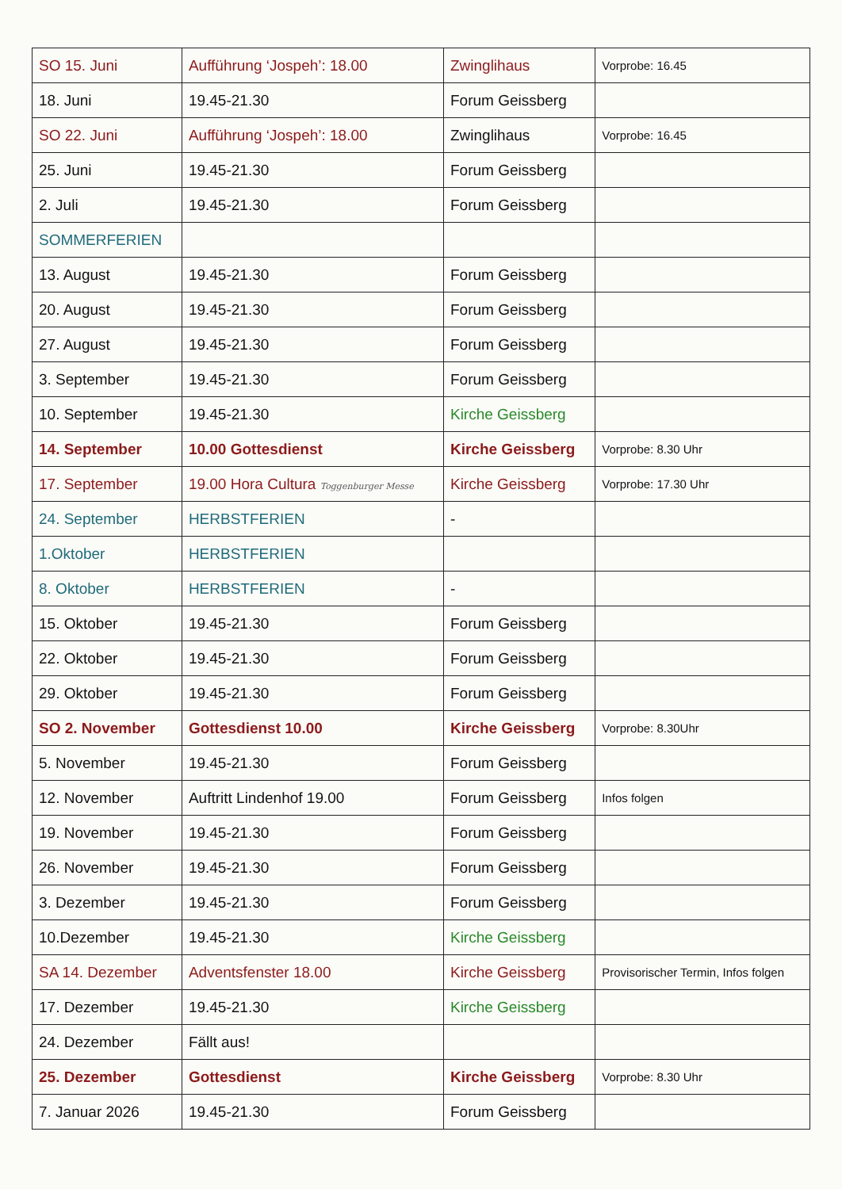| SO 15. Juni | Aufführung ‘Jospeh’: 18.00 | Zwinglihaus | Vorprobe: 16.45 |
| 18. Juni | 19.45-21.30 | Forum Geissberg | |
| SO 22. Juni | Aufführung ‘Jospeh’: 18.00 | Zwinglihaus | Vorprobe: 16.45 |
| 25. Juni | 19.45-21.30 | Forum Geissberg | |
| 2. Juli | 19.45-21.30 | Forum Geissberg | |
| SOMMERFERIEN | | | |
| 13. August | 19.45-21.30 | Forum Geissberg | |
| 20. August | 19.45-21.30 | Forum Geissberg | |
| 27. August | 19.45-21.30 | Forum Geissberg | |
| 3. September | 19.45-21.30 | Forum Geissberg | |
| 10. September | 19.45-21.30 | Kirche Geissberg | |
| 14. September | 10.00 Gottesdienst | Kirche Geissberg | Vorprobe: 8.30 Uhr |
| 17. September | 19.00 Hora Cultura Toggenburger Messe | Kirche Geissberg | Vorprobe: 17.30 Uhr |
| 24. September | HERBSTFERIEN | - | |
| 1.Oktober | HERBSTFERIEN | | |
| 8. Oktober | HERBSTFERIEN | - | |
| 15. Oktober | 19.45-21.30 | Forum Geissberg | |
| 22. Oktober | 19.45-21.30 | Forum Geissberg | |
| 29. Oktober | 19.45-21.30 | Forum Geissberg | |
| SO 2. November | Gottesdienst 10.00 | Kirche Geissberg | Vorprobe: 8.30Uhr |
| 5. November | 19.45-21.30 | Forum Geissberg | |
| 12. November | Auftritt Lindenhof 19.00 | Forum Geissberg | Infos folgen |
| 19. November | 19.45-21.30 | Forum Geissberg | |
| 26. November | 19.45-21.30 | Forum Geissberg | |
| 3. Dezember | 19.45-21.30 | Forum Geissberg | |
| 10.Dezember | 19.45-21.30 | Kirche Geissberg | |
| SA 14. Dezember | Adventsfenster 18.00 | Kirche Geissberg | Provisorischer Termin, Infos folgen |
| 17. Dezember | 19.45-21.30 | Kirche Geissberg | |
| 24. Dezember | Fällt aus! | | |
| 25. Dezember | Gottesdienst | Kirche Geissberg | Vorprobe: 8.30 Uhr |
| 7. Januar 2026 | 19.45-21.30 | Forum Geissberg | |